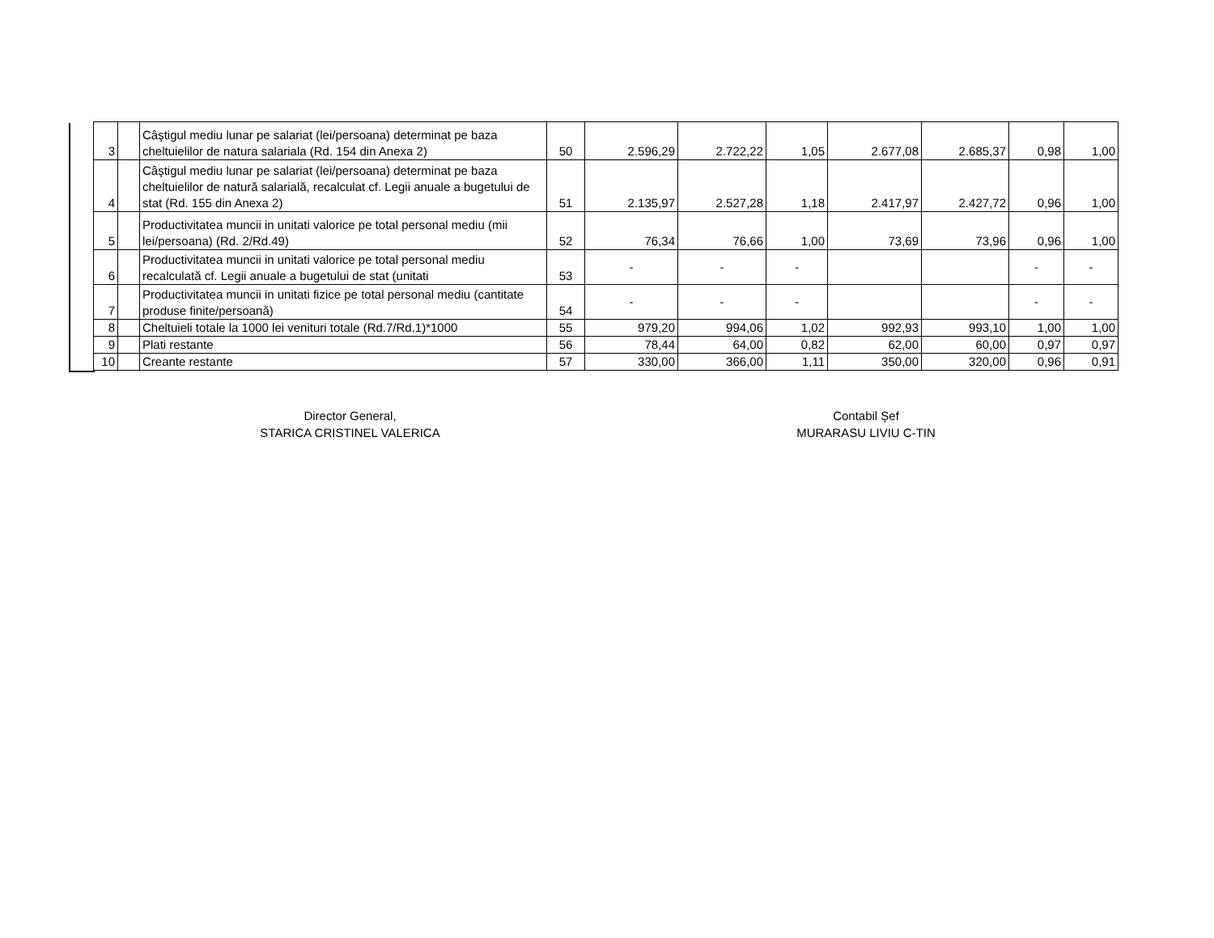| 3 | | Câştigul mediu lunar pe salariat (lei/persoana) determinat pe baza cheltuielilor de natura salariala (Rd. 154 din Anexa 2) | 50 | 2.596,29 | 2.722,22 | 1,05 | 2.677,08 | 2.685,37 | 0,98 | 1,00 |
| 4 | | Câştigul mediu lunar pe salariat (lei/persoana) determinat pe baza cheltuielilor de natură salarială, recalculat cf. Legii anuale a bugetului de stat (Rd. 155 din Anexa 2) | 51 | 2.135,97 | 2.527,28 | 1,18 | 2.417,97 | 2.427,72 | 0,96 | 1,00 |
| 5 | | Productivitatea muncii in unitati valorice pe total personal mediu (mii lei/persoana) (Rd. 2/Rd.49) | 52 | 76,34 | 76,66 | 1,00 | 73,69 | 73,96 | 0,96 | 1,00 |
| 6 | | Productivitatea muncii in unitati valorice pe total personal mediu recalculată cf. Legii anuale a bugetului de stat (unitati | 53 | - | - | - | | | - | - |
| 7 | | Productivitatea muncii in unitati fizice pe total personal mediu (cantitate produse finite/persoană) | 54 | - | - | - | | | - | - |
| 8 | | Cheltuieli totale la 1000 lei venituri totale (Rd.7/Rd.1)*1000 | 55 | 979,20 | 994,06 | 1,02 | 992,93 | 993,10 | 1,00 | 1,00 |
| 9 | | Plati restante | 56 | 78,44 | 64,00 | 0,82 | 62,00 | 60,00 | 0,97 | 0,97 |
| 10 | | Creante restante | 57 | 330,00 | 366,00 | 1,11 | 350,00 | 320,00 | 0,96 | 0,91 |
Director General,
STARICA CRISTINEL VALERICA
Contabil Șef
MURARASU LIVIU C-TIN